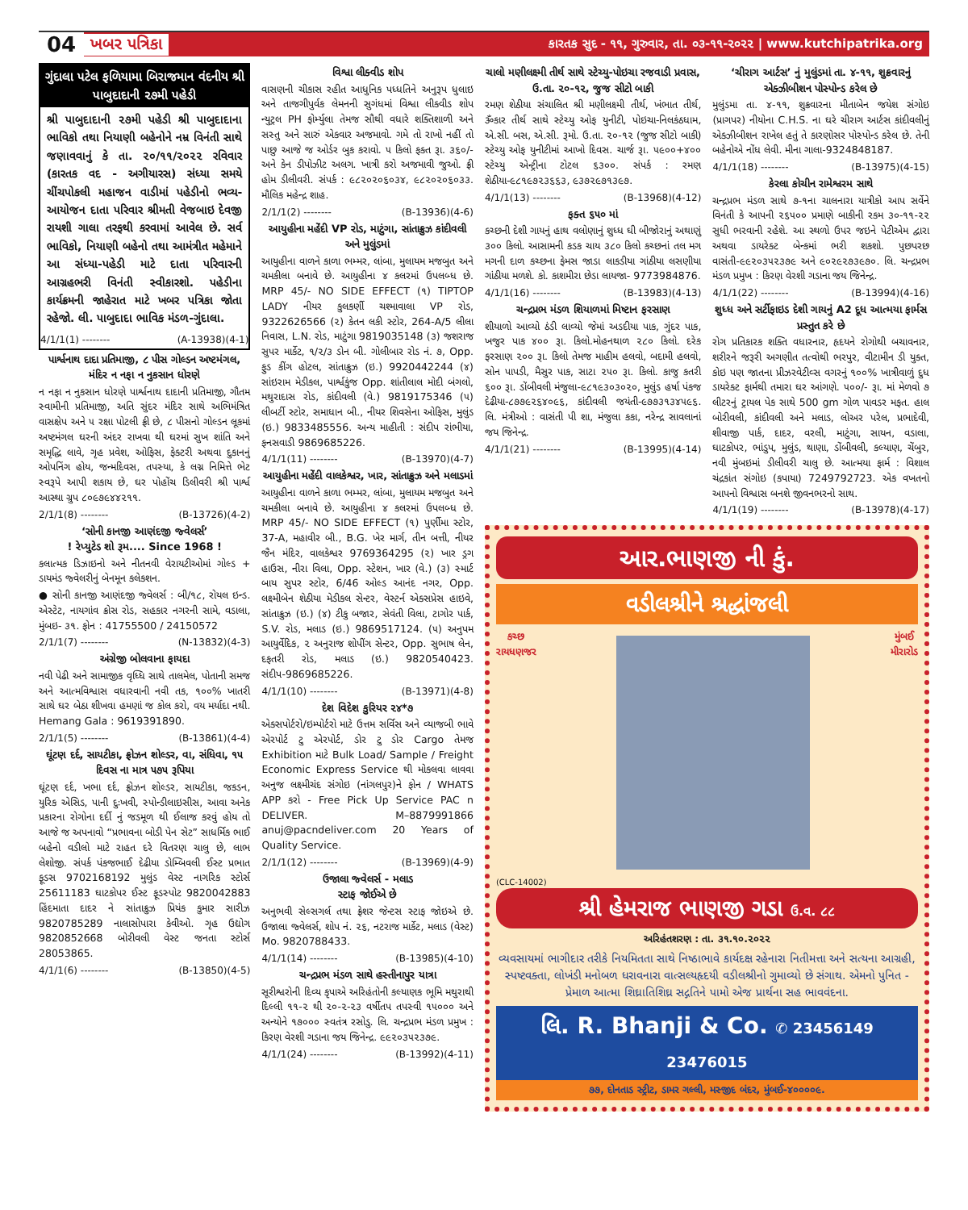04 ખબર પત્રિકા કારતક સુદ - ૧૧, ગુરુવાર, તા. ૦૩-૧૧-૨૦૨૨ | www.kutchipatrika.org
ગુંદાલા પટેલ ફળિયામા બિરાજમાન વંદનીય શ્રી પાબુદાદાની ૨૭મી પહેડી
શ્રી પાબુદાદાની ૨૭મી પહેડી શ્રી પાબુદાદાના ભાવિકો તથા નિયાણી બહેનોને નમ્ર વિનંતી સાથે જણાવવાનું કે તા. ૨૦/૧૧/૨૦૨૨ રવિવાર (કારતક વદ - અગીયારસ) સંધ્યા સમયે ચીંચપોકલી મહાજન વાડીમાં પહેડીનો ભવ્ય- આયોજન દાતા પરિવાર શ્રીમતી વેજબાઇ દેવજી રાયશી ગાલા તરફથી કરવામાં આવેલ છે. સર્વ ભાવિકો, નિયાણી બહેનો તથા આમંત્રીત મહેમાને આ સંધ્યા-પહેડી માટે દાતા પરિવારની આગ્રહભરી વિનંતી સ્વીકારશો. પહેડીના કાર્યક્રમની જાહેરાત માટે ખબર પત્રિકા જોતા રહેજો. લી. પાબુદાદા ભાવિક મંડળ-ગુંદાલા.
4/1/1(1) -------- (A-13938)(4-1)
પાર્શ્વનાથ દાદા પ્રતિમાજી, ૮ પીસ ગોલ્ડન અષ્ટમંગલ, મંદિર ન નફા ન નુકસાન ધોરણે
ન નફા ન નુકસાન ધોરણે પાર્શ્વનાથ દાદાની પ્રતિમાજી, ગૌતમ સ્વામીની પ્રતિમાજી, અતિ સુંદર મંદિર સાથે અભિમંત્રિત વાસક્ષેપ અને ૫ રક્ષા પોટલી ફ્રી છે, ૮ પીસનો ગોલ્ડન લૂકમાં અષ્ટમંગલ ઘરની અંદર રાખવા થી ઘરમાં સુખ શાંતિ અને સમૃદ્ધિ લાવે, ગૃહ પ્રવેશ, ઓફિસ, ફેક્ટરી અથવા દુકાનનું ઓપનિંગ હોય, જન્મદિવસ, તપસ્યા, કે લગ્ન નિમિત્તે ભેટ સ્વરૂપે આપી શકાય છે, ઘર પોહોંચ ડિલીવરી શ્રી પાર્શ્વ આસ્થા ગ્રુપ ૮૦૯૭૯૪૪૨૧૧.
2/1/1(8) -------- (B-13726)(4-2)
‘સોની કાનજી આણંદજી જ્વેલર્સ’
! રેપ્યુટેડ શો રૂમ.... Since 1968 !
કલાત્મક ડિઝાઇનો અને નીતનવી વેરાયટીઓમાં ગોલ્ડ + ડાયમંડ જ્વેલરીનું બેનમૂન કલેકશન.
● સોની કાનજી આણંદજી જ્વેલર્સ : બી/૧૮, રોયલ ઇન્ડ. એસ્ટેટ, નાયગાંવ ક્રોસ રોડ, સહકાર નગરની સામે, વડાલા, મુંબઇ- ૩૧. ફોન : 41755500 / 24150572
2/1/1(7) -------- (N-13832)(4-3)
અંગ્રેજી બોલવાના ફાયદા
નવી પેઢી અને સામાજીક વૃધ્ધિ સાથે તાલમેલ, પોતાની સમજ અને આત્મવિશ્વાસ વધારવાની નવી તક, ૧૦૦% ખાતરી સાથે ઘર બેઠા શીખવા હમણાં જ કોલ કરો, વય મર્યાદા નથી. Hemang Gala : 9619391890.
2/1/1(5) -------- (B-13861)(4-4)
ઘૂંટણ દર્દ, સાયટીકા, ફ્રોઝન શોલ્ડર, વા, સંધિવા, ૧૫ દિવસ ના માત્ર ૫૭૫ રૂપિયા
ઘૂંટણ દર્દ, ખભા દર્દ, ફ્રોઝન શોલ્ડર, સાયટીકા, જકડન, યુરિક એસિડ, પાની દુઃખવી, સ્પોન્ડીલાઇસીસ, આવા અનેક પ્રકારના રોગોના દર્દી નું જડમૂળ થી ઈલાજ કરવું હોય તો આજે જ અપનાવો “પ્રભાવના બોડી પેન સેટ” સાધર્મિક ભાઈ બહેનો વડીલો માટે રાહત દરે વિતરણ ચાલુ છે, લાભ લેશોજી. સંપર્ક પંકજભાઈ દેઢીયા ડોમ્બિવલી ઈસ્ટ પ્રભાત ફૂડસ 9702168192 મુલુંડ વેસ્ટ નાગરિક સ્ટોર્સ 25611183 ઘાટકોપર ઈસ્ટ ફૂડસ્પોટ 9820042883 હિંદમાતા દાદર ને સાંતાક્રુઝ પ્રિયંક કુમાર સારીઝ 9820785289 નાલાસોપારા કેવીઓ. ગૃહ ઉદ્યોગ 9820852668 બોરીવલી વેસ્ટ જનતા સ્ટોર્સ 28053865.
4/1/1(6) -------- (B-13850)(4-5)
વિશ્વા લીક્વીડ શોપ
વાસણની ચીકાસ રહીત આધુનિક પધ્ધતિને અનુરૂપ ધુલાઇ અને તાજગીપુર્વક લેમનની સુગંધમાં વિશ્વા લીક્વીડ શોપ ન્યુટ્રલ PH ફોર્મ્યુલા તેમજ સૌથી વધારે શક્તિશાળી અને સસ્તુ અને સારું એકવાર અજમાવો. ગમે તો રાખો નહીં તો પાછુ આજે જ ઓર્ડર બુક કરાવો. ૫ કિલો ફક્ત રૂા. ૩૬૦/- અને કેન ડીપોઝીટ અલગ. ખાત્રી કરો અજમાવી જુઓ. ફ્રી હોમ ડીલીવરી. સંપર્ક : ૯૮૨૦૨૦૬૦૩૪, ૯૮૨૦૨૦૬૦૩૩. મૌલિક મહેન્દ્ર શાહ.
2/1/1(2) -------- (B-13936)(4-6)
આયુહીના મહેંદી VP રોડ, માટુંગા, સાંતાક્રુઝ કાંદીવલી અને મુલુંડમાં
આયુહીના વાળને કાળા ભમ્મર, લાંબા, મુલાયમ મજબુત અને ચમકીલા બનાવે છે. આયુહીના ૪ કલરમાં ઉપલબ્ધ છે. MRP 45/- NO SIDE EFFECT (૧) TIPTOP LADY નીયર કુલકર્ણી ચશ્માવાલા VP રોડ, 9322626566 (૨) કેતન લકી સ્ટોર, 264-A/5 લીલા નિવાસ, L.N. રોડ, માટુંગા 9819035148 (૩) જશરાજ સુપર માર્કેટ, ૧/૨/૩ ડોન બી. ગોલીબાર રોડ નં. ૭, Opp. ફુડ કીંગ હોટલ, સાંતાક્રુઝ (ઇ.) 9920442244 (૪) સાંઇરામ મેડીકલ, પાર્શ્વકુંજ Opp. શાંતીલાલ મોદી બંગલો, મથુરાદાસ રોડ, કાંદીવલી (વે.) 9819175346 (૫) લીબર્ટી સ્ટોર, સમાધાન બી., નીયર શિવસેના ઓફિસ, મુલુંડ (ઇ.) 9833485556. અન્ય માહીતી : સંદીપ રાંભીયા, ફનસવાડી 9869685226.
4/1/1(11) -------- (B-13970)(4-7)
આયુહીના મહેંદી વાલકેશ્વર, ખાર, સાંતાક્રુઝ અને મલાડમાં
આયુહીના વાળને કાળા ભમ્મર, લાંબા, મુલાયમ મજબુત અને ચમકીલા બનાવે છે. આયુહીના ૪ કલરમાં ઉપલબ્ધ છે. MRP 45/- NO SIDE EFFECT (૧) પુર્ણીમા સ્ટોર, 37-A, મહાવીર બી., B.G. ખેર માર્ગ, તીન બત્તી, નીયર જૈન મંદિર, વાલકેશ્વર 9769364295 (૨) ખાર ડ્રગ હાઉસ, નીરા વિલા, Opp. સ્ટેશન, ખાર (વે.) (૩) સ્માર્ટ બાય સુપર સ્ટોર, 6/46 ઓલ્ડ આનંદ નગર, Opp. લક્ષ્મીબેન શેઠીયા મેડીકલ સેન્ટર, વેસ્ટર્ન એક્સપ્રેસ હાઇવે, સાંતાક્રુઝ (ઇ.) (૪) ટીકુ બજાર, સેવંતી વિલા, ટાગોર પાર્ક, S.V. રોડ, મલાડ (ઇ.) 9869517124. (૫) અનુપમ આયુર્વેદિક, ૨ અનુરાજ શોપીંગ સેન્ટર, Opp. સુભાષ લેન, દફતરી રોડ, મલાડ (ઇ.) 9820540423. સંદીપ-9869685226.
4/1/1(10) -------- (B-13971)(4-8)
દેશ વિદેશ કુરિયર ૨૪*૭
એક્સપોર્ટરો/ઇમ્પોર્ટરો માટે ઉત્તમ સર્વિસ અને વ્યાજબી ભાવે એરપોર્ટ ટુ એરપોર્ટ, ડોર ટુ ડોર Cargo તેમજ Exhibition માટે Bulk Load/ Sample / Freight Economic Express Service થી મોકલવા લાવવા અનુજ લક્ષ્મીચંદ સંગોઇ (નાંગલપુર)ને ફોન / WHATS APP કરો - Free Pick Up Service PAC n DELIVER. M–8879991866 anuj@pacndeliver.com 20 Years of Quality Service.
2/1/1(12) -------- (B-13969)(4-9)
ઉજાલા જ્વેલર્સ - મલાડ
સ્ટાફ જોઈએ છે
અનુભવી સેલ્સગર્લ તથા ફ્રેશર જેન્ટસ સ્ટાફ જોઇએ છે. ઉજાલા જ્વેલર્સ, શોપ નં. ૨૬, નટરાજ માર્કેટ, મલાડ (વેસ્ટ) Mo. 9820788433.
4/1/1(14) -------- (B-13985)(4-10)
ચન્દ્રપ્રભ મંડળ સાથે હસ્તીનાપુર યાત્રા
સૂરીશ્વરોની દિવ્ય કૃપાએ અરિહંતોની કલ્યાણક ભૂમિ મથુરાથી દિલ્લી ૧૧-૨ થી ૨૦-૨-૨૩ વર્ષીતપ તપસ્વી ૧૫૦૦૦ અને અન્યોને ૧૭૦૦૦ સ્વતંત્ર રસોડુ. લિ. ચન્દ્રપ્રભ મંડળ પ્રમુખ : કિરણ વેરશી ગડાના જય જિનેન્દ્ર. ૯૯૨૦૩૫૨૩૭૯.
4/1/1(24) -------- (B-13992)(4-11)
ચાલો મણીલક્ષ્મી તીર્થ સાથે સ્ટેચ્યુ-પોઇચા રજવાડી પ્રવાસ, ઉ.તા. ૨૦-૧૨, જુજ સીટો બાકી
રમણ શેઠીયા સંચાલિત શ્રી મણીલક્ષ્મી તીર્થ, ખંભાત તીર્થ, ૐકાર તીર્થ સાથે સ્ટેચ્યુ ઓફ યુનીટી, પોઇચા-નિલકંઠધામ, એ.સી. બસ, એ.સી. રૂમો. ઉ.તા. ૨૦-૧૨ (જુજ સીટો બાકી) સ્ટેચ્યુ ઓફ યુનીટીમાં આખો દિવસ. ચાર્જ રૂા. ૫૯૦૦+૪૦૦ સ્ટેચ્યુ એન્ટ્રીના ટોટલ ૬૩૦૦. સંપર્ક : રમણ શેઠીયા-૯૮૧૯૭૨૩૬૬૩, ૯૩૭૨૯૭૧૩૯૭.
4/1/1(13) -------- (B-13968)(4-12)
ફક્ત ૬૫૦ માં
કચ્છની દેશી ગાયનું હાથ વલોણાનું શુધ્ધ ઘી બીજોરાનું અથાણું ૩૦૦ કિલો. આસામની કડક ચાય ૩૮૦ કિલો કચ્છનાં તલ મગ મગની દાળ કચ્છના ફેમસ જાડા લાકડીયા ગાંઠીયા લસણીયા ગાંઠીયા મળશે. કો. કાશમીરા છેડા લાયજા- 9773984876.
4/1/1(16) -------- (B-13983)(4-13)
ચન્દ્રપ્રભ મંડળ શિયાળમાં મિષ્ટાન ફરસાણ
શીયાળો આવ્યો ઠંડી લાવ્યો જેમાં અડદીયા પાક, ગુંદર પાક, ખજુર પાક ૪૦૦ રૂા. કિલો.મોહનથાળ ૨૮૦ કિલો. દરેક ફરસાણ ૨૦૦ રૂા. કિલો તેમજ માહીમ હલવો, બદામી હલવો, સોન પાપડી, મૈસુર પાક, સાટા ૨૫૦ રૂા. કિલો. કાજુ કતરી ૬૦૦ રૂા. ડોંબીવલી મંજુલા-૯૮૧૯૩૦૩૦૨૦, મુલુંડ હર્ષા પંકજ દેઢીયા-૮૭૭૯૨૬૪૦૯૬, કાંદીવલી જયંતી-૯૭૭૩૧૩૪૫૯૬. લિ. મંત્રીઓ : વાસંતી પી શા, મંજુલા કકા, નરેન્દ્ર સાવલાનાં જય જિનેન્દ્ર.
4/1/1(21) -------- (B-13995)(4-14)
‘ચીરાગ આર્ટસ’ નું મુલુંડમાં તા. ૪-૧૧, શુક્રવારનું એક્ઝીબીશન પોસ્પોન્ડ કરેલ છે
મુલુંડમા તા. ૪-૧૧, શુક્રવારના મીતાબેન જયેશ સંગોઇ (પ્રાગપર) નીયોના C.H.S. ના ઘરે ચીરાગ આર્ટસ કાંદીવલીનું એક્ઝીબીશન રાખેલ હતું તે કારણોસર પોસ્પોન્ડ કરેલ છે. તેની બહેનોએ નોંધ લેવી. મીના ગાલા-9324848187.
4/1/1(18) -------- (B-13975)(4-15)
કેરલા કોચીન રામેશ્વરમ સાથે
ચન્દ્રપ્રભ મંડળ સાથે ૭-૧ના ચાલનારા યાત્રીકો આપ સર્વેને વિનંતી કે આપની ૨૬૫૦૦ પ્રમાણે બાકીની રકમ ૩૦-૧૧-૨૨ સુધી ભરવાની રહેશે. આ સ્થળો ઉપર જઇને પેટીએમ દ્વારા અથવા ડાયરેક્ટ બેન્કમાં ભરી શકશો. પુછપરછ વાસંતી-૯૯૨૦૩૫૨૩૭૯ અને ૯૦૨૯૨૭૩૯૭૦. લિ. ચન્દ્રપ્રભ મંડળ પ્રમુખ : કિરણ વેરશી ગડાના જય જિનેન્દ્ર.
4/1/1(22) -------- (B-13994)(4-16)
શુધ્ધ અને સર્ટીફાઇડ દેશી ગાયનું A2 દૂધ આત્મયા ફાર્મસ પ્રસ્તુત કરે છે
રોગ પ્રતિકારક શક્તિ વધારનાર, હૃદયને રોગોથી બચાવનાર, શરીરને જરૂરી અગણીત તત્વોથી ભરપુર, વીટામીન ડી યુક્ત, કોઇ પણ જાતના પ્રીઝરવેટીવ્સ વગરનું ૧૦૦% ખાત્રીવાળું દુધ ડાયરેક્ટ ફાર્મથી તમારા ઘર આંગણે. ૫૦૦/- રૂા. માં મેળવો ૭ લીટરનું ટ્રાયલ પેક સાથે 500 gm ગોળ પાવડર મફત. હાલ બોરીવલી, કાંદીવલી અને મલાડ, લોઅર પરેલ, પ્રભાદેવી, શીવાજી પાર્ક, દાદર, વરલી, માટુંગા, સાયન, વડાલા, ઘાટકોપર, ભાંડુપ, મુલુંડ, થાણા, ડોંબીવલી, કલ્યાણ, ચેંબુર, નવી મુંબઇમાં ડીલીવરી ચાલુ છે. આત્મયા ફાર્મ : વિશાલ ચંદ્રકાંત સંગોઇ (કપાયા) 7249792723. એક વખતનો આપનો વિશ્વાસ બનશે જીવનભરનો સાથ.
4/1/1(19) -------- (B-13978)(4-17)
આર.ભાણજી ની કું.
વડીલશ્રીને શ્રદ્ધાંજલી
કચ્છ
રાયધણજર
મુંબઈ
મીરારોડ
(CLC-14002)
શ્રી હેમરાજ ભાણજી ગડા ઉ.વ. ૮૮
અરિહંતશરણ : તા. ૩૧.૧૦.૨૦૨૨
વ્યવસાયમાં ભાગીદાર તરીકે નિયમિતતા સાથે નિષ્ઠાભાવે કાર્યદક્ષ રહેનારા નિતીમત્તા અને સત્યના આગ્રહી, સ્પષ્ટવક્તા, લોખંડી મનોબળ ધરાવનારા વાત્સલ્યહૃદયી વડીલશ્રીનો ગુમાવ્યો છે સંગાથ. એમનો પુનિત - પ્રેમાળ આત્મા શિઘ્રાતિશિઘ્ર સદ્ગતિને પામો એજ પ્રાર્થના સહ ભાવવંદના.
લિ. R. Bhanji & Co. ✆ 23456149 23476015
૭૭, દોનતાડ સ્ટ્રીટ, ડામર ગલ્લી, મસ્જીદ બંદર, મુંબઈ-૪૦૦૦૦૯.